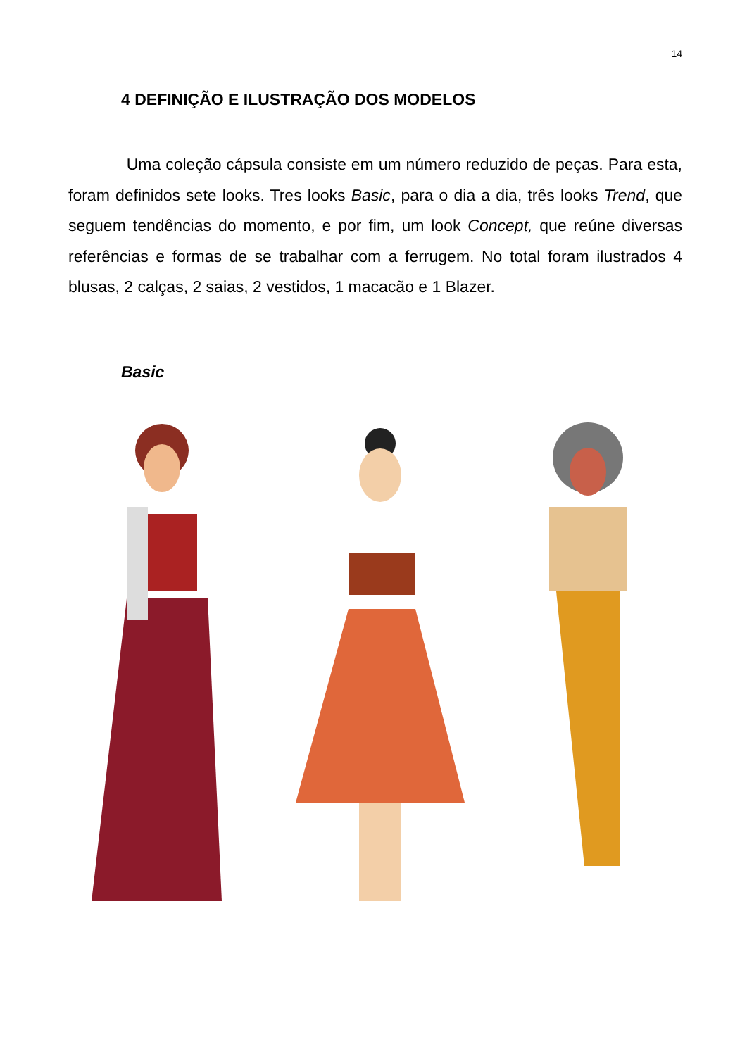14
4 DEFINIÇÃO E ILUSTRAÇÃO DOS MODELOS
Uma coleção cápsula consiste em um número reduzido de peças. Para esta, foram definidos sete looks. Tres looks Basic, para o dia a dia, três looks Trend, que seguem tendências do momento, e por fim, um look Concept, que reúne diversas referências e formas de se trabalhar com a ferrugem. No total foram ilustrados 4 blusas, 2 calças, 2 saias, 2 vestidos, 1 macacão e 1 Blazer.
Basic